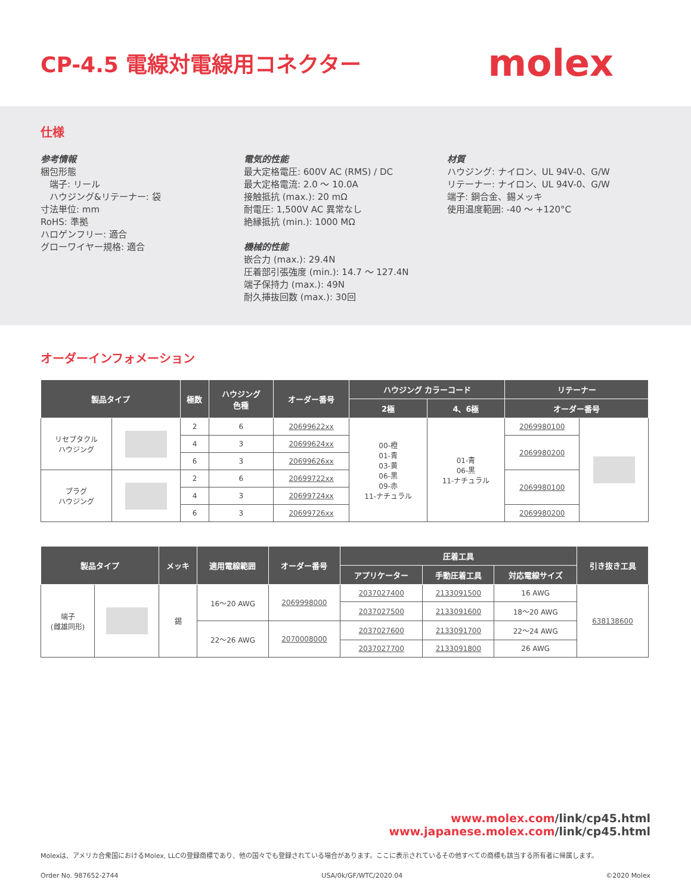CP-4.5 電線対電線用コネクター
molex
仕様
参考情報
梱包形態
　端子: リール
　ハウジング&リテーナー: 袋
寸法単位: mm
RoHS: 準拠
ハロゲンフリー: 適合
グローワイヤー規格: 適合
電気的性能
最大定格電圧: 600V AC (RMS) / DC
最大定格電流: 2.0 〜 10.0A
接触抵抗 (max.): 20 mΩ
耐電圧: 1,500V AC 異常なし
絶縁抵抗 (min.): 1000 MΩ
機械的性能
嵌合力 (max.): 29.4N
圧着部引張強度 (min.): 14.7 〜 127.4N
端子保持力 (max.): 49N
耐久挿抜回数 (max.): 30回
材質
ハウジング: ナイロン、UL 94V-0、G/W
リテーナー: ナイロン、UL 94V-0、G/W
端子: 銅合金、錫メッキ
使用温度範囲: -40 〜 +120°C
オーダーインフォメーション
| 製品タイプ | | 極数 | ハウジング 色種 | オーダー番号 | ハウジング カラーコード | | リテーナー | |
| --- | --- | --- | --- | --- | --- | --- | --- | --- |
| | | | | | 2極 | 4、6極 | オーダー番号 | |
| リセプタクル ハウジング | | 2 | 6 | 20699622xx | 00-橙 01-青 03-黄 06-黒 09-赤 11-ナチュラル | 01-青 06-黒 11-ナチュラル | 2069980100 | |
| | | 4 | 3 | 20699624xx | | | 2069980200 | |
| | | 6 | 3 | 20699626xx | | | | |
| プラグ ハウジング | | 2 | 6 | 20699722xx | | | 2069980100 | |
| | | 4 | 3 | 20699724xx | | | | |
| | | 6 | 3 | 20699726xx | | | 2069980200 | |
| 製品タイプ | | メッキ | 適用電線範囲 | オーダー番号 | 圧着工具 | | | 引き抜き工具 |
| --- | --- | --- | --- | --- | --- | --- | --- | --- |
| | | | | | アプリケーター | 手動圧着工具 | 対応電線サイズ | |
| 端子 (雌雄同形) | | 錫 | 16〜20 AWG | 2069998000 | 2037027400 | 2133091500 | 16 AWG | 638138600 |
| | | | | | 2037027500 | 2133091600 | 18〜20 AWG | |
| | | | 22〜26 AWG | 2070008000 | 2037027600 | 2133091700 | 22〜24 AWG | |
| | | | | | 2037027700 | 2133091800 | 26 AWG | |
www.molex.com/link/cp45.html
www.japanese.molex.com/link/cp45.html
Molexは、アメリカ合衆国におけるMolex, LLCの登録商標であり、他の国々でも登録されている場合があります。ここに表示されているその他すべての商標も該当する所有者に帰属します。
Order No. 987652-2744 USA/0k/GF/WTC/2020.04 ©2020 Molex